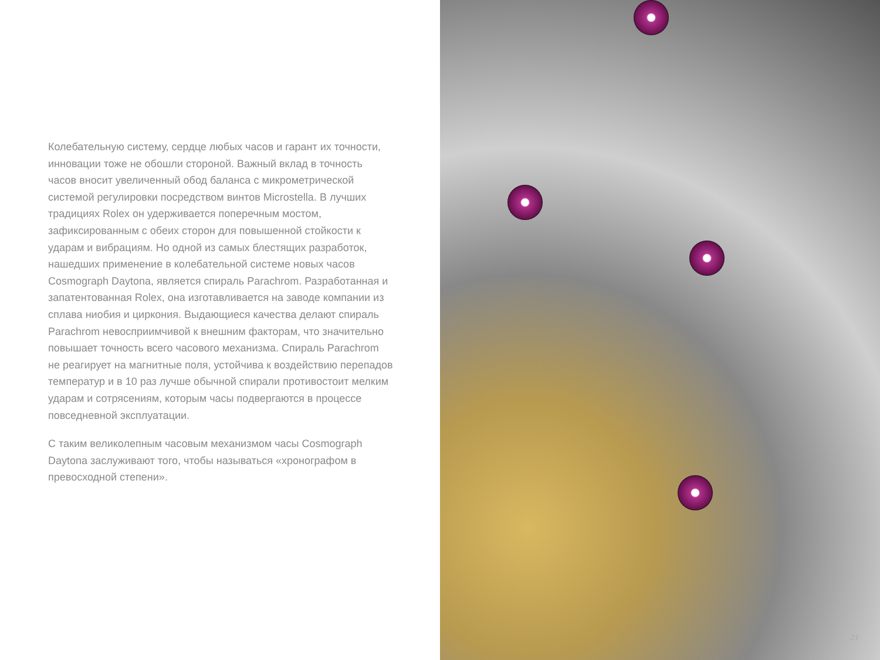Колебательную систему, сердце любых часов и гарант их точности, инновации тоже не обошли стороной. Важный вклад в точность часов вносит увеличенный обод баланса с микрометрической системой регулировки посредством винтов Microstella. В лучших традициях Rolex он удерживается поперечным мостом, зафиксированным с обеих сторон для повышенной стойкости к ударам и вибрациям. Но одной из самых блестящих разработок, нашедших применение в колебательной системе новых часов Cosmograph Daytona, является спираль Parachrom. Разработанная и запатентованная Rolex, она изготавливается на заводе компании из сплава ниобия и циркония. Выдающиеся качества делают спираль Parachrom невосприимчивой к внешним факторам, что значительно повышает точность всего часового механизма. Спираль Parachrom не реагирует на магнитные поля, устойчива к воздействию перепадов температур и в 10 раз лучше обычной спирали противостоит мелким ударам и сотрясениям, которым часы подвергаются в процессе повседневной эксплуатации.
С таким великолепным часовым механизмом часы Cosmograph Daytona заслуживают того, чтобы называться «хронографом в превосходной степени».
21